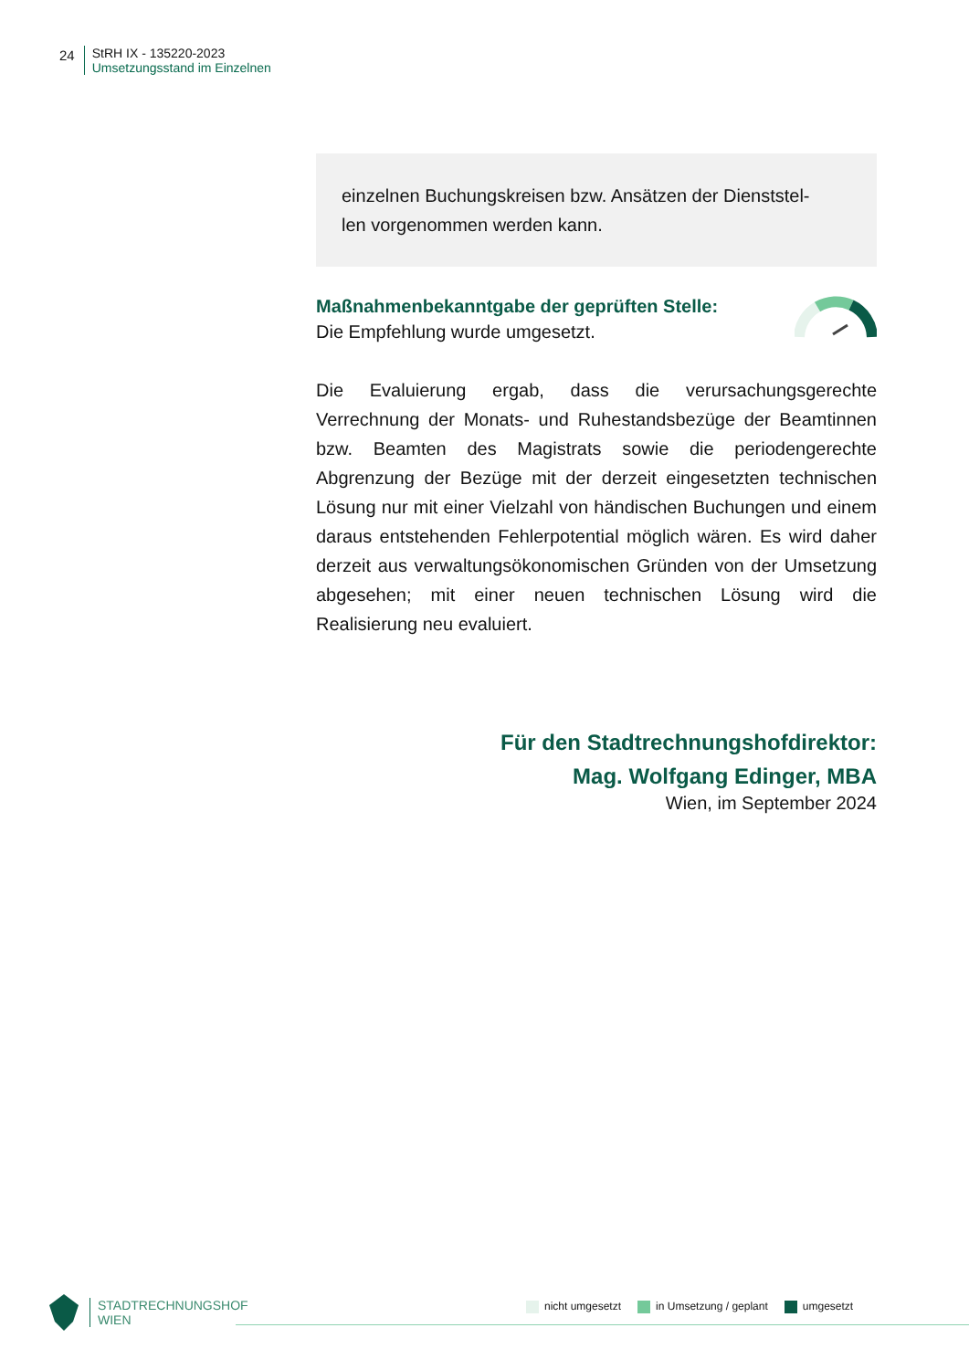24 StRH IX - 135220-2023
Umsetzungsstand im Einzelnen
einzelnen Buchungskreisen bzw. Ansätzen der Dienststel-
len vorgenommen werden kann.
Maßnahmenbekanntgabe der geprüften Stelle:
Die Empfehlung wurde umgesetzt.
Die Evaluierung ergab, dass die verursachungsgerechte Verrechnung der Monats- und Ruhestandsbezüge der Beamtinnen bzw. Beamten des Magistrats sowie die periodengerechte Abgrenzung der Bezüge mit der derzeit eingesetzten technischen Lösung nur mit einer Vielzahl von händischen Buchungen und einem daraus entstehenden Fehlerpotential möglich wären. Es wird daher derzeit aus verwaltungsökonomischen Gründen von der Umsetzung abgesehen; mit einer neuen technischen Lösung wird die Realisierung neu evaluiert.
Für den Stadtrechnungshofdirektor:
Mag. Wolfgang Edinger, MBA
Wien, im September 2024
STADTRECHNUNGSHOF
WIEN
nicht umgesetzt in Umsetzung / geplant umgesetzt